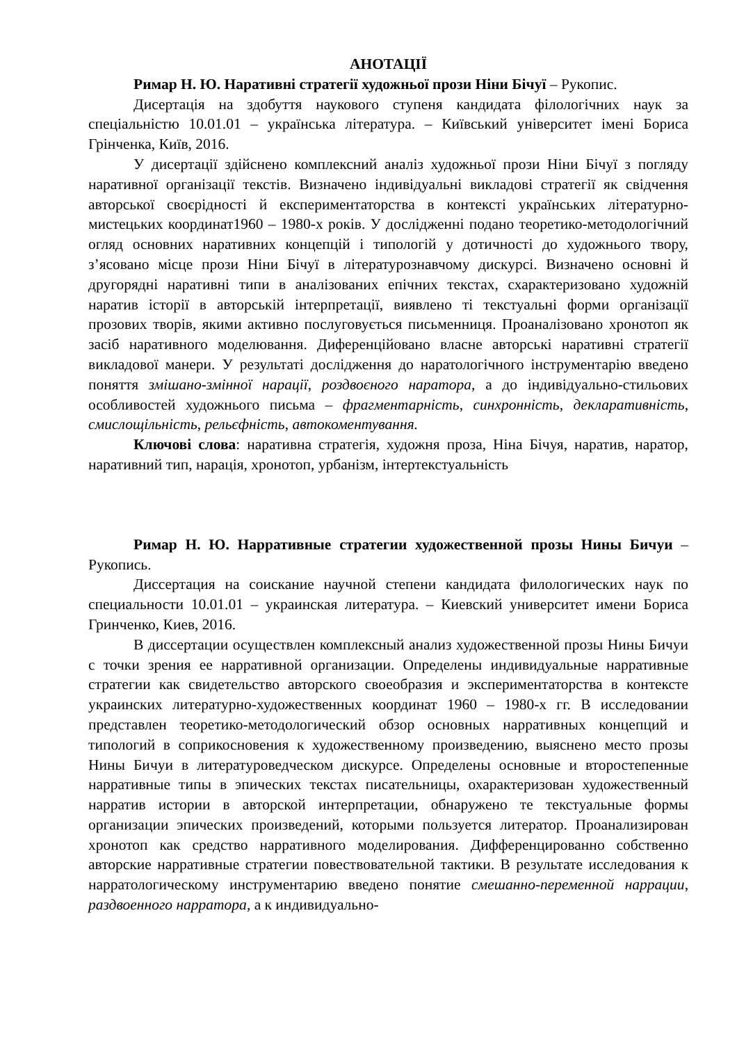АНОТАЦІЇ
Римар Н. Ю. Наративні стратегії художньої прози Ніни Бічуї – Рукопис.
Дисертація на здобуття наукового ступеня кандидата філологічних наук за спеціальністю 10.01.01 – українська література. – Київський університет імені Бориса Грінченка, Київ, 2016.
У дисертації здійснено комплексний аналіз художньої прози Ніни Бічуї з погляду наративної організації текстів. Визначено індивідуальні викладові стратегії як свідчення авторської своєрідності й експериментаторства в контексті українських літературно-мистецьких координат1960 – 1980-х років. У дослідженні подано теоретико-методологічний огляд основних наративних концепцій і типологій у дотичності до художнього твору, з’ясовано місце прози Ніни Бічуї в літературознавчому дискурсі. Визначено основні й другорядні наративні типи в аналізованих епічних текстах, схарактеризовано художній наратив історії в авторській інтерпретації, виявлено ті текстуальні форми організації прозових творів, якими активно послуговується письменниця. Проаналізовано хронотоп як засіб наративного моделювання. Диференційовано власне авторські наративні стратегії викладової манери. У результаті дослідження до наратологічного інструментарію введено поняття змішано-змінної нарації, роздвоєного наратора, а до індивідуально-стильових особливостей художнього письма – фрагментарність, синхронність, декларативність, смислощільність, рельєфність, автокоментування.
Ключові слова: наративна стратегія, художня проза, Ніна Бічуя, наратив, наратор, наративний тип, нарація, хронотоп, урбанізм, інтертекстуальність
Римар Н. Ю. Нарративные стратегии художественной прозы Нины Бичуи – Рукопись.
Диссертация на соискание научной степени кандидата филологических наук по специальности 10.01.01 – украинская литература. – Киевский университет имени Бориса Гринченко, Киев, 2016.
В диссертации осуществлен комплексный анализ художественной прозы Нины Бичуи с точки зрения ее нарративной организации. Определены индивидуальные нарративные стратегии как свидетельство авторского своеобразия и экспериментаторства в контексте украинских литературно-художественных координат 1960 – 1980-х гг. В исследовании представлен теоретико-методологический обзор основных нарративных концепций и типологий в соприкосновения к художественному произведению, выяснено место прозы Нины Бичуи в литературоведческом дискурсе. Определены основные и второстепенные нарративные типы в эпических текстах писательницы, охарактеризован художественный нарратив истории в авторской интерпретации, обнаружено те текстуальные формы организации эпических произведений, которыми пользуется литератор. Проанализирован хронотоп как средство нарративного моделирования. Дифференцированно собственно авторские нарративные стратегии повествовательной тактики. В результате исследования к нарратологическому инструментарию введено понятие смешанно-переменной наррации, раздвоенного нарратора, а к индивидуально-